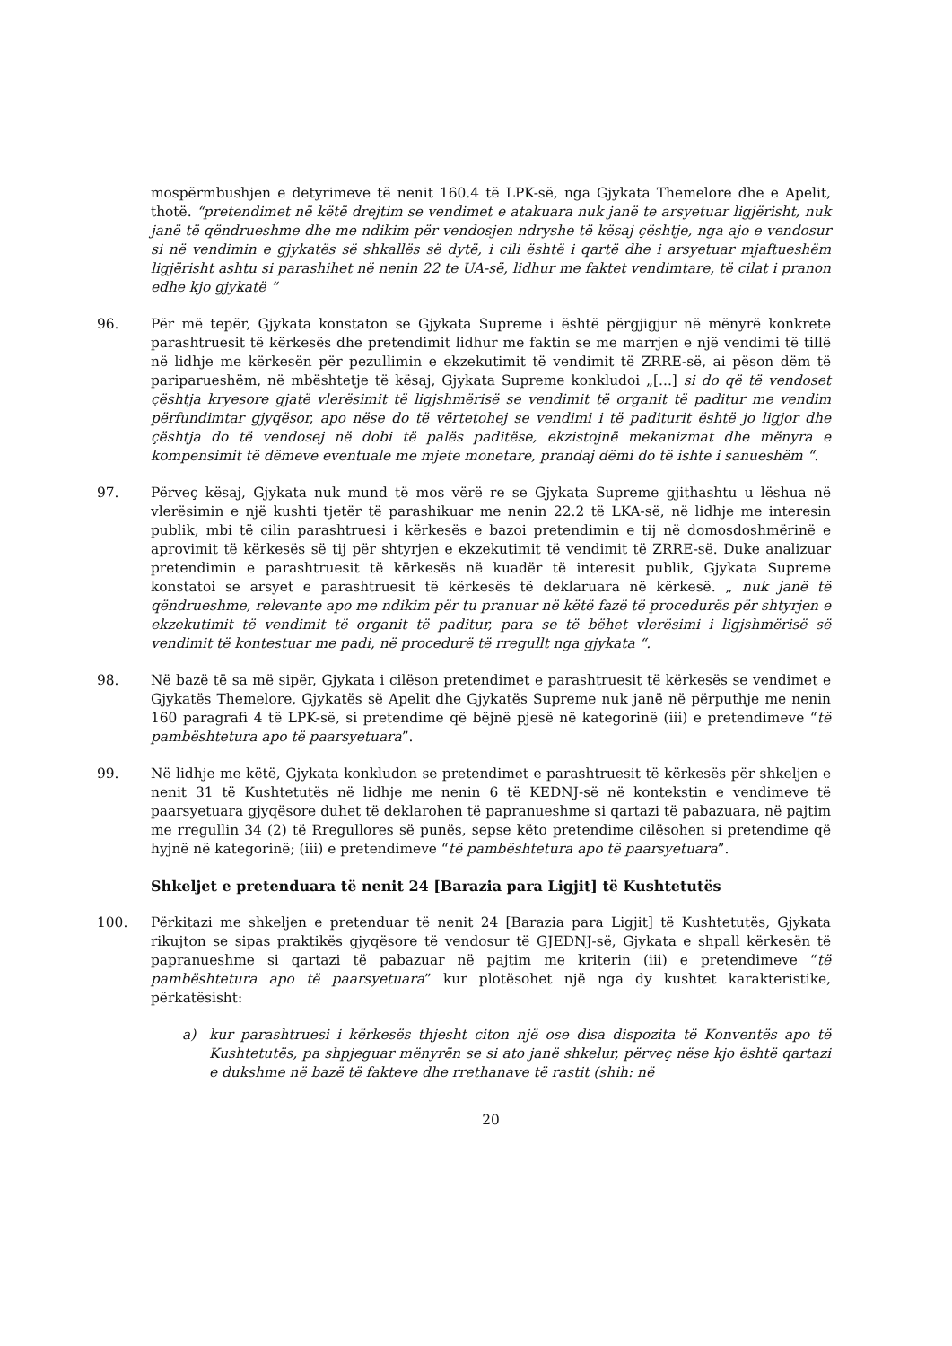mospërmbushjen e detyrimeve të nenit 160.4 të LPK-së, nga Gjykata Themelore dhe e Apelit, thotë. “pretendimet në këtë drejtim se vendimet e atakuara nuk janë te arsyetuar ligjërisht, nuk janë të qëndrueshme dhe me ndikim për vendosjen ndryshe të kësaj çështje, nga ajo e vendosur si në vendimin e gjykatës së shkallës së dytë, i cili është i qartë dhe i arsyetuar mjaftueshëm ligjërisht ashtu si parashihet në nenin 22 te UA-së, lidhur me faktet vendimtare, të cilat i pranon edhe kjo gjykatë “
96. Për më tepër, Gjykata konstaton se Gjykata Supreme i është përgjigjur në mënyrë konkrete parashtruesit të kërkesës dhe pretendimit lidhur me faktin se me marrjen e një vendimi të tillë në lidhje me kërkesën për pezullimin e ekzekutimit të vendimit të ZRRE-së, ai pëson dëm të pariparueshëm, në mbështetje të kësaj, Gjykata Supreme konkludoi „[...] si do që të vendoset çështja kryesore gjatë vlerësimit të ligjshmërisë se vendimit të organit të paditur me vendim përfundimtar gjyqësor, apo nëse do të vërtetohej se vendimi i të paditurit është jo ligjor dhe çështja do të vendosej në dobi të palës paditëse, ekzistojnë mekanizmat dhe mënyra e kompensimit të dëmeve eventuale me mjete monetare, prandaj dëmi do të ishte i sanueshëm “.
97. Përveç kësaj, Gjykata nuk mund të mos vërë re se Gjykata Supreme gjithashtu u lëshua në vlerësimin e një kushti tjetër të parashikuar me nenin 22.2 të LKA-së, në lidhje me interesin publik, mbi të cilin parashtruesi i kërkesës e bazoi pretendimin e tij në domosdoshmërinë e aprovimit të kërkesës së tij për shtyrjen e ekzekutimit të vendimit të ZRRE-së. Duke analizuar pretendimin e parashtruesit të kërkesës në kuadër të interesit publik, Gjykata Supreme konstatoi se arsyet e parashtruesit të kërkesës të deklaruara në kërkesë. „ nuk janë të qëndrueshme, relevante apo me ndikim për tu pranuar në këtë fazë të procedurës për shtyrjen e ekzekutimit të vendimit të organit të paditur, para se të bëhet vlerësimi i ligjshmërisë së vendimit të kontestuar me padi, në procedurë të rregullt nga gjykata “.
98. Në bazë të sa më sipër, Gjykata i cilëson pretendimet e parashtruesit të kërkesës se vendimet e Gjykatës Themelore, Gjykatës së Apelit dhe Gjykatës Supreme nuk janë në përputhje me nenin 160 paragrafi 4 të LPK-së, si pretendime që bëjnë pjesë në kategorinë (iii) e pretendimeve “të pambështetura apo të paarsyetuara”.
99. Në lidhje me këtë, Gjykata konkludon se pretendimet e parashtruesit të kërkesës për shkeljen e nenit 31 të Kushtetutës në lidhje me nenin 6 të KEDNJ-së në kontekstin e vendimeve të paarsyetuara gjyqësore duhet të deklarohen të papranueshme si qartazi të pabazuara, në pajtim me rregullin 34 (2) të Rregullores së punës, sepse këto pretendime cilësohen si pretendime që hyjnë në kategorinë; (iii) e pretendimeve “të pambështetura apo të paarsyetuara”.
Shkeljet e pretenduara të nenit 24 [Barazia para Ligjit] të Kushtetutës
100. Përkitazi me shkeljen e pretenduar të nenit 24 [Barazia para Ligjit] të Kushtetutës, Gjykata rikujton se sipas praktikës gjyqësore të vendosur të GJEDNJ-së, Gjykata e shpall kërkesën të papranueshme si qartazi të pabazuar në pajtim me kriterin (iii) e pretendimeve “të pambështetura apo të paarsyetuara” kur plotësohet një nga dy kushtet karakteristike, përkatësisht:
a) kur parashtruesi i kërkesës thjesht citon një ose disa dispozita të Konventës apo të Kushtetutës, pa shpjeguar mënyrën se si ato janë shkelur, përveç nëse kjo është qartazi e dukshme në bazë të fakteve dhe rrethanave të rastit (shih: në
20